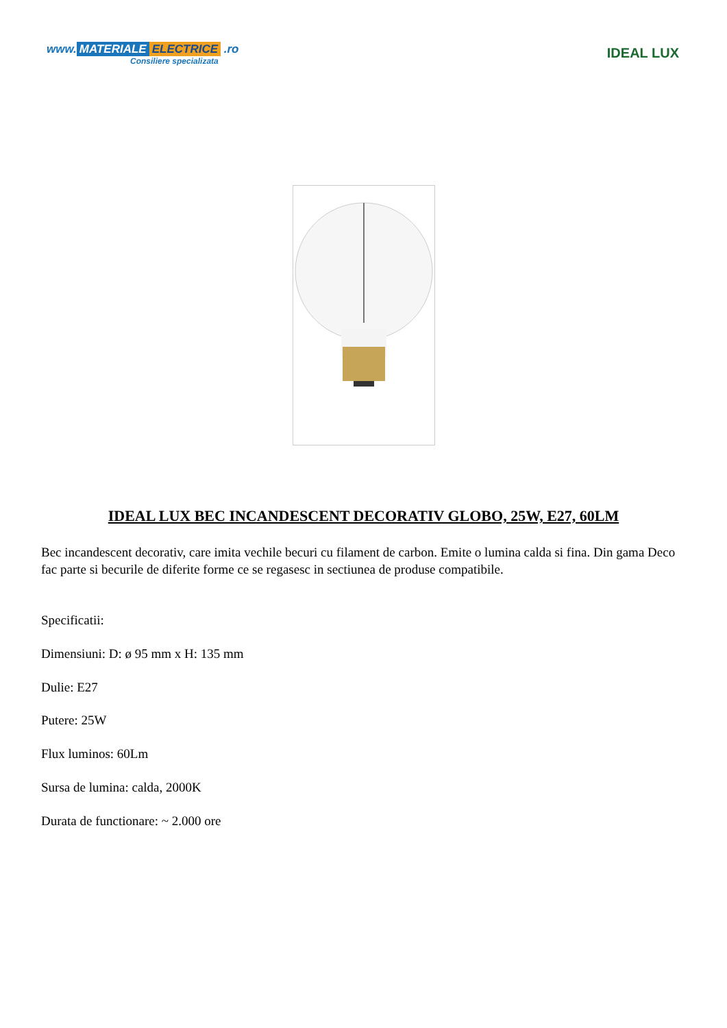www. MATERIALE ELECTRICE .ro
Consiliere specializata
IDEAL LUX
IDEAL LUX BEC INCANDESCENT DECORATIV GLOBO, 25W, E27, 60LM
Bec incandescent decorativ, care imita vechile becuri cu filament de carbon. Emite o lumina calda si fina. Din gama Deco fac parte si becurile de diferite forme ce se regasesc in sectiunea de produse compatibile.
Specificatii:
Dimensiuni: D: ø 95 mm x H: 135 mm
Dulie: E27
Putere: 25W
Flux luminos: 60Lm
Sursa de lumina: calda, 2000K
Durata de functionare: ~ 2.000 ore